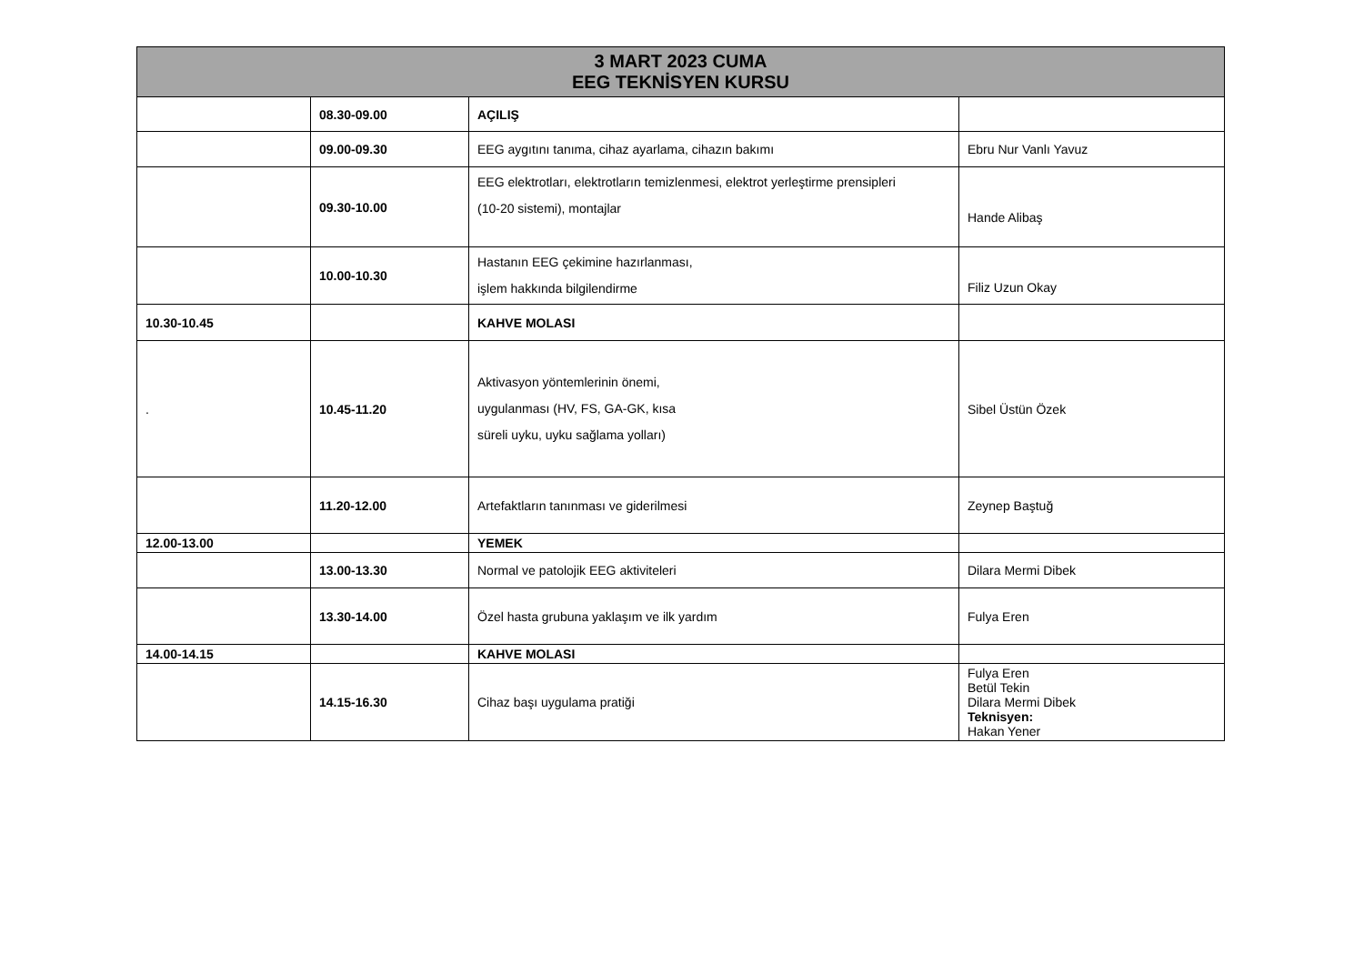| 3 MART 2023 CUMA EEG TEKNİSYEN KURSU | | | |
| --- | --- | --- | --- |
| | 08.30-09.00 | AÇILIŞ | |
| | 09.00-09.30 | EEG aygıtını tanıma, cihaz ayarlama, cihazın bakımı | Ebru Nur Vanlı Yavuz |
| | 09.30-10.00 | EEG elektrotları, elektrotların temizlenmesi, elektrot yerleştirme prensipleri (10-20 sistemi), montajlar | Hande Alibaş |
| | 10.00-10.30 | Hastanın EEG çekimine hazırlanması, işlem hakkında bilgilendirme | Filiz Uzun Okay |
| 10.30-10.45 | | KAHVE MOLASI | |
| . | 10.45-11.20 | Aktivasyon yöntemlerinin önemi, uygulanması (HV, FS, GA-GK, kısa süreli uyku, uyku sağlama yolları) | Sibel Üstün Özek |
| | 11.20-12.00 | Artefaktların tanınması ve giderilmesi | Zeynep Baştuğ |
| 12.00-13.00 | | YEMEK | |
| | 13.00-13.30 | Normal ve patolojik EEG aktiviteleri | Dilara Mermi Dibek |
| | 13.30-14.00 | Özel hasta grubuna yaklaşım ve ilk yardım | Fulya Eren |
| 14.00-14.15 | | KAHVE MOLASI | |
| | 14.15-16.30 | Cihaz başı uygulama pratiği | Fulya Eren Betül Tekin Dilara Mermi Dibek Teknisyen: Hakan Yener |